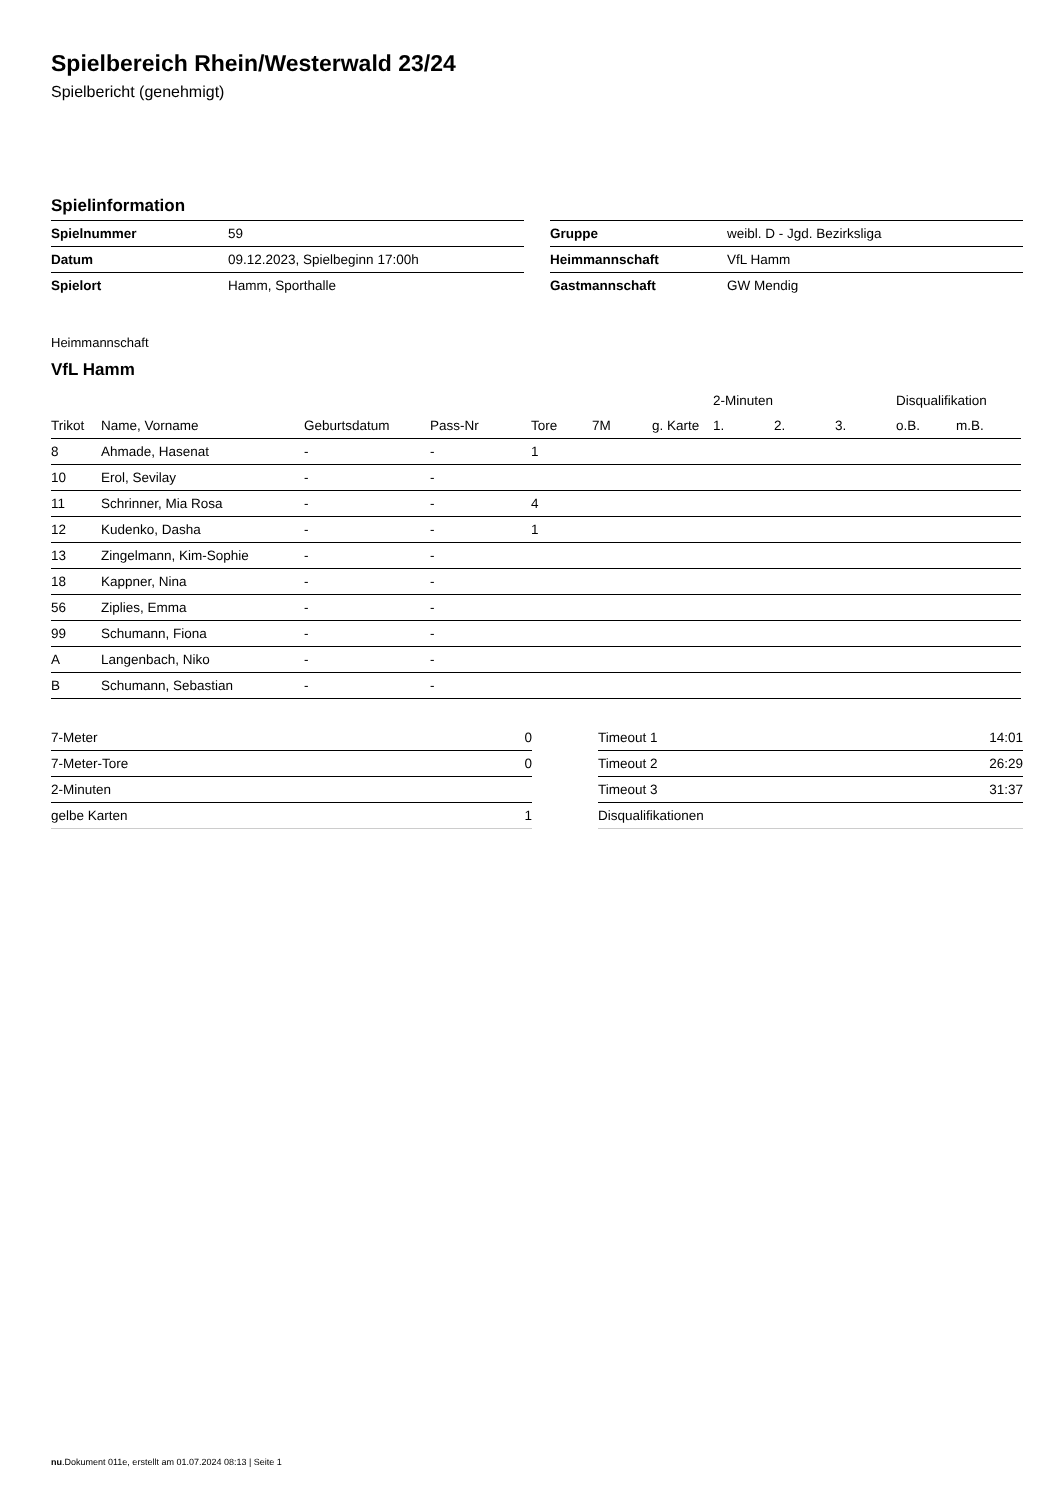Spielbereich Rhein/Westerwald 23/24
Spielbericht (genehmigt)
Spielinformation
| Spielnummer | 59 |
| Datum | 09.12.2023, Spielbeginn 17:00h |
| Spielort | Hamm, Sporthalle |
| Gruppe | weibl. D - Jgd. Bezirksliga |
| Heimmannschaft | VfL Hamm |
| Gastmannschaft | GW Mendig |
Heimmannschaft
VfL Hamm
| | | | | | | | 2-Minuten | | | Disqualifikation | |
| --- | --- | --- | --- | --- | --- | --- | --- | --- | --- | --- | --- |
| Trikot | Name, Vorname | Geburtsdatum | Pass-Nr | Tore | 7M | g. Karte | 1. | 2. | 3. | o.B. | m.B. |
| 8 | Ahmade, Hasenat | - | - | 1 | | | | | | | |
| 10 | Erol, Sevilay | - | - | | | | | | | | |
| 11 | Schrinner, Mia Rosa | - | - | 4 | | | | | | | |
| 12 | Kudenko, Dasha | - | - | 1 | | | | | | | |
| 13 | Zingelmann, Kim-Sophie | - | - | | | | | | | | |
| 18 | Kappner, Nina | - | - | | | | | | | | |
| 56 | Ziplies, Emma | - | - | | | | | | | | |
| 99 | Schumann, Fiona | - | - | | | | | | | | |
| A | Langenbach, Niko | - | - | | | | | | | | |
| B | Schumann, Sebastian | - | - | | | | | | | | |
| 7-Meter | 0 |
| 7-Meter-Tore | 0 |
| 2-Minuten | |
| gelbe Karten | 1 |
| Timeout 1 | 14:01 |
| Timeout 2 | 26:29 |
| Timeout 3 | 31:37 |
| Disqualifikationen | |
nu.Dokument 011e, erstellt am 01.07.2024 08:13 | Seite 1